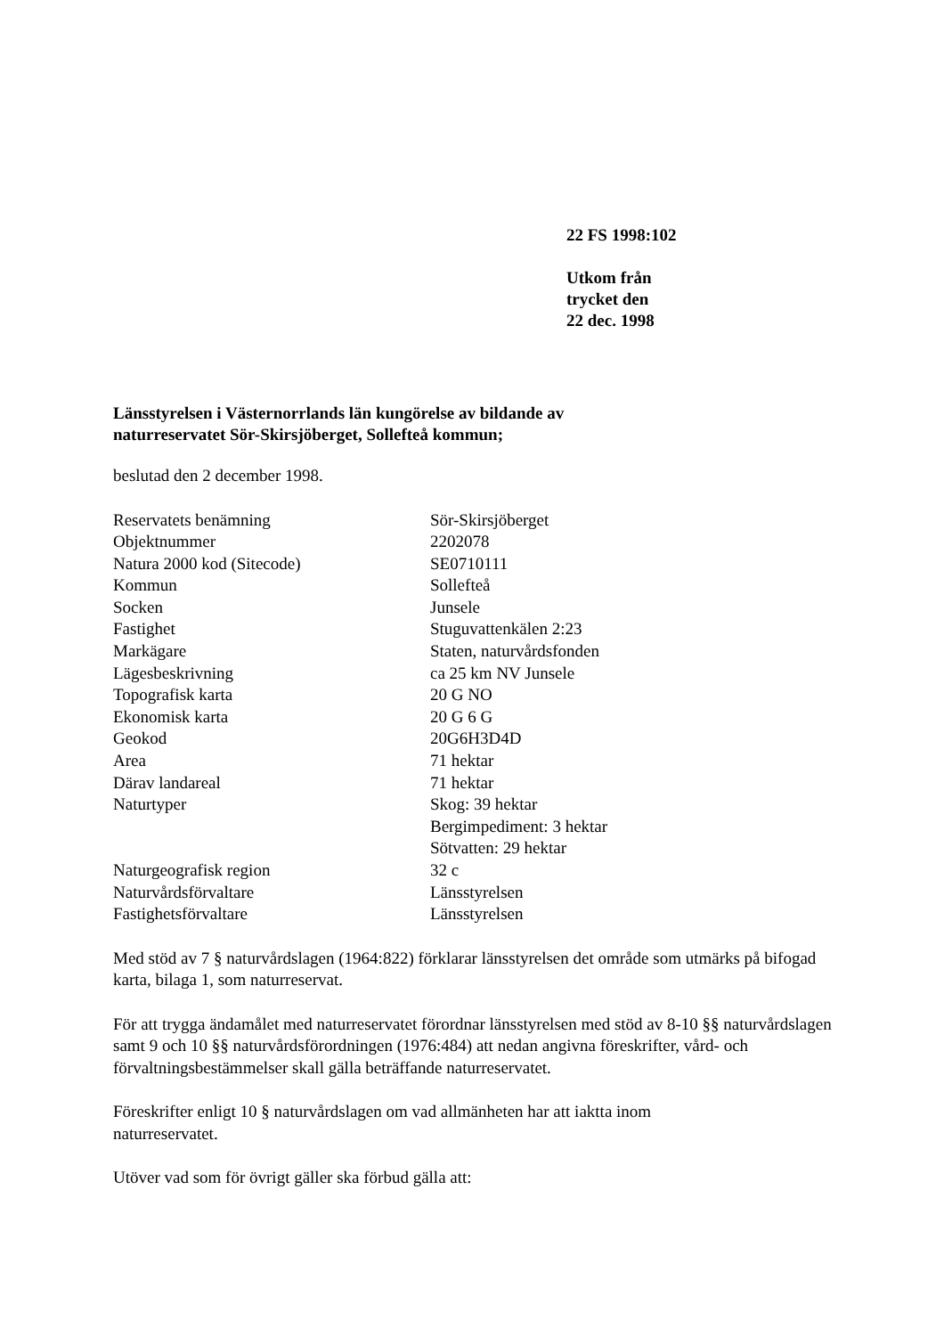22 FS 1998:102
Utkom från
trycket den
22 dec. 1998
Länsstyrelsen i Västernorrlands län kungörelse av bildande av
naturreservatet Sör-Skirsjöberget, Sollefteå kommun;
beslutad den 2 december 1998.
| Reservatets benämning | Sör-Skirsjöberget |
| Objektnummer | 2202078 |
| Natura 2000 kod (Sitecode) | SE0710111 |
| Kommun | Sollefteå |
| Socken | Junsele |
| Fastighet | Stuguvattenkälen 2:23 |
| Markägare | Staten, naturvårdsfonden |
| Lägesbeskrivning | ca 25 km NV Junsele |
| Topografisk karta | 20 G NO |
| Ekonomisk karta | 20 G 6 G |
| Geokod | 20G6H3D4D |
| Area | 71 hektar |
| Därav landareal | 71 hektar |
| Naturtyper | Skog: 39 hektar Bergimpediment: 3 hektar Sötvatten: 29 hektar |
| Naturgeografisk region | 32 c |
| Naturvårdsförvaltare | Länsstyrelsen |
| Fastighetsförvaltare | Länsstyrelsen |
Med stöd av 7 § naturvårdslagen (1964:822) förklarar länsstyrelsen det område som utmärks på bifogad karta, bilaga 1, som naturreservat.
För att trygga ändamålet med naturreservatet förordnar länsstyrelsen med stöd av 8-10 §§ naturvårdslagen samt 9 och 10 §§ naturvårdsförordningen (1976:484) att nedan angivna föreskrifter, vård- och förvaltningsbestämmelser skall gälla beträffande naturreservatet.
Föreskrifter enligt 10 § naturvårdslagen om vad allmänheten har att iaktta inom
naturreservatet.
Utöver vad som för övrigt gäller ska förbud gälla att: